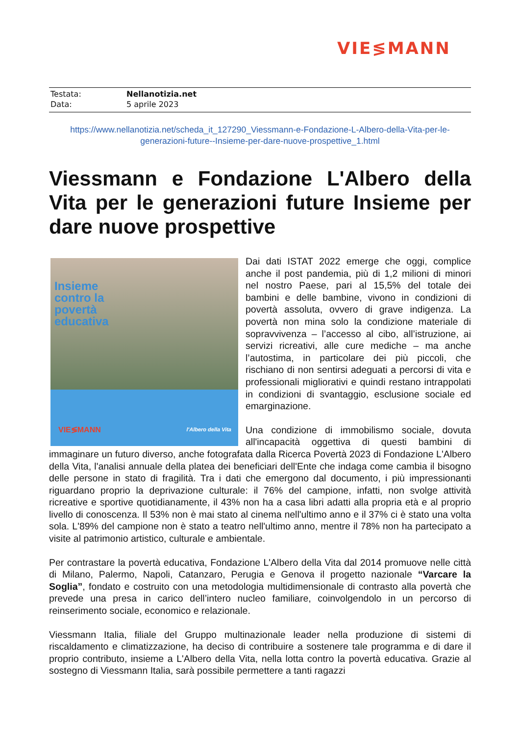VIE≶MANN
Testata: Nellanotizia.net
Data: 5 aprile 2023
https://www.nellanotizia.net/scheda_it_127290_Viessmann-e-Fondazione-L-Albero-della-Vita-per-le-generazioni-future--Insieme-per-dare-nuove-prospettive_1.html
Viessmann e Fondazione L'Albero della Vita per le generazioni future Insieme per dare nuove prospettive
Insieme
contro la
povertà
educativa
VIE≶MANN l'Albero della Vita
Dai dati ISTAT 2022 emerge che oggi, complice anche il post pandemia, più di 1,2 milioni di minori nel nostro Paese, pari al 15,5% del totale dei bambini e delle bambine, vivono in condizioni di povertà assoluta, ovvero di grave indigenza. La povertà non mina solo la condizione materiale di sopravvivenza – l’accesso al cibo, all’istruzione, ai servizi ricreativi, alle cure mediche – ma anche l’autostima, in particolare dei più piccoli, che rischiano di non sentirsi adeguati a percorsi di vita e professionali migliorativi e quindi restano intrappolati in condizioni di svantaggio, esclusione sociale ed emarginazione.
Una condizione di immobilismo sociale, dovuta all'incapacità oggettiva di questi bambini di immaginare un futuro diverso, anche fotografata dalla Ricerca Povertà 2023 di Fondazione L'Albero della Vita, l'analisi annuale della platea dei beneficiari dell'Ente che indaga come cambia il bisogno delle persone in stato di fragilità. Tra i dati che emergono dal documento, i più impressionanti riguardano proprio la deprivazione culturale: il 76% del campione, infatti, non svolge attività ricreative e sportive quotidianamente, il 43% non ha a casa libri adatti alla propria età e al proprio livello di conoscenza. Il 53% non è mai stato al cinema nell'ultimo anno e il 37% ci è stato una volta sola. L'89% del campione non è stato a teatro nell'ultimo anno, mentre il 78% non ha partecipato a visite al patrimonio artistico, culturale e ambientale.
Per contrastare la povertà educativa, Fondazione L'Albero della Vita dal 2014 promuove nelle città di Milano, Palermo, Napoli, Catanzaro, Perugia e Genova il progetto nazionale “Varcare la Soglia”, fondato e costruito con una metodologia multidimensionale di contrasto alla povertà che prevede una presa in carico dell’intero nucleo familiare, coinvolgendolo in un percorso di reinserimento sociale, economico e relazionale.
Viessmann Italia, filiale del Gruppo multinazionale leader nella produzione di sistemi di riscaldamento e climatizzazione, ha deciso di contribuire a sostenere tale programma e di dare il proprio contributo, insieme a L'Albero della Vita, nella lotta contro la povertà educativa. Grazie al sostegno di Viessmann Italia, sarà possibile permettere a tanti ragazzi